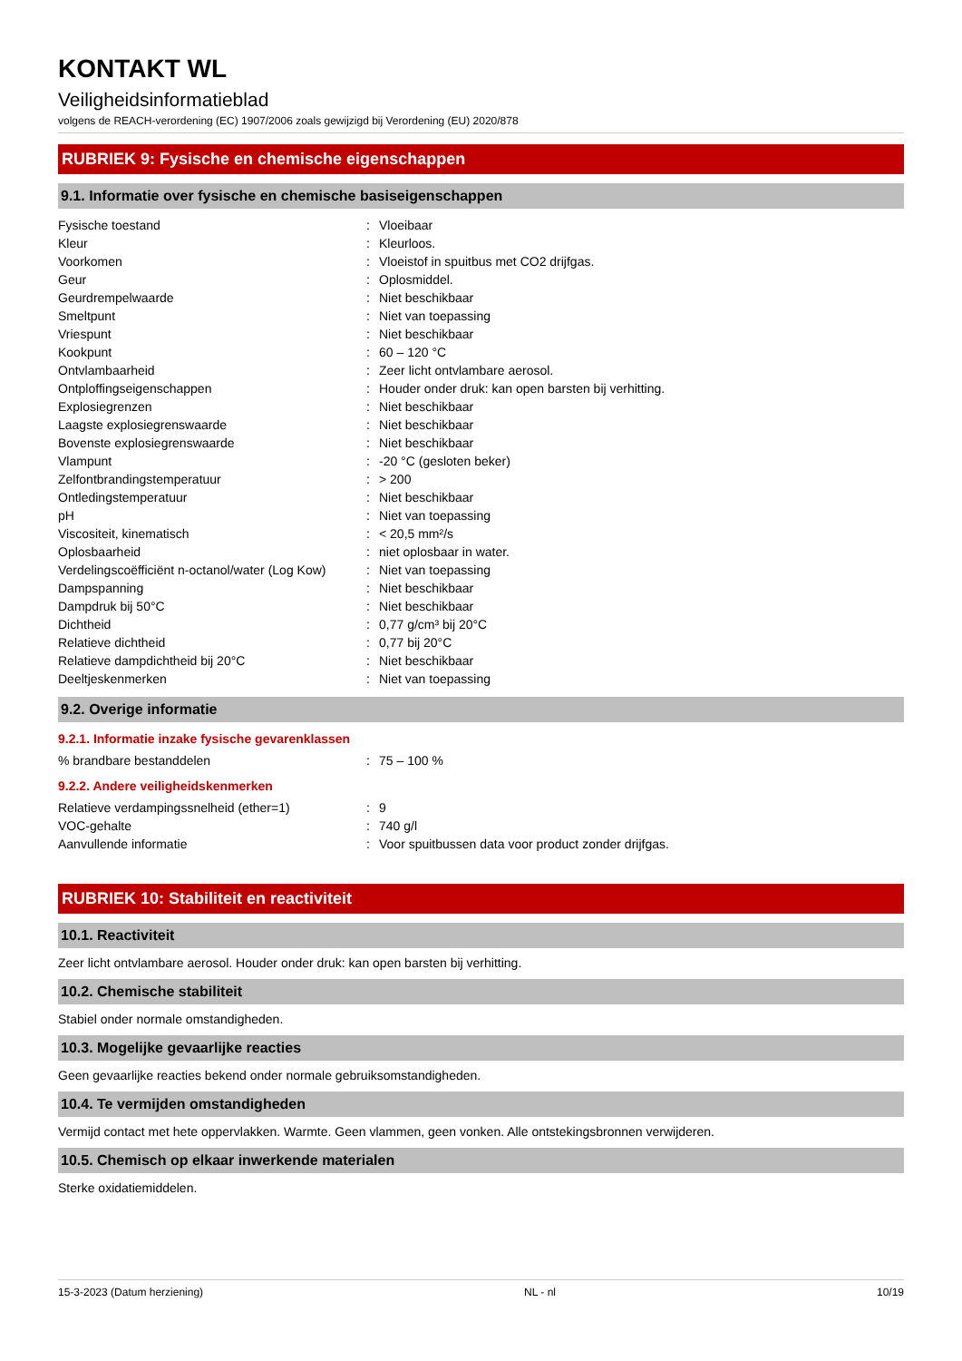KONTAKT WL
Veiligheidsinformatieblad
volgens de REACH-verordening (EC) 1907/2006 zoals gewijzigd bij Verordening (EU) 2020/878
RUBRIEK 9: Fysische en chemische eigenschappen
9.1. Informatie over fysische en chemische basiseigenschappen
| Fysische toestand | : | Vloeibaar |
| Kleur | : | Kleurloos. |
| Voorkomen | : | Vloeistof in spuitbus met CO2 drijfgas. |
| Geur | : | Oplosmiddel. |
| Geurdrempelwaarde | : | Niet beschikbaar |
| Smeltpunt | : | Niet van toepassing |
| Vriespunt | : | Niet beschikbaar |
| Kookpunt | : | 60 – 120 °C |
| Ontvlambaarheid | : | Zeer licht ontvlambare aerosol. |
| Ontploffingseigenschappen | : | Houder onder druk: kan open barsten bij verhitting. |
| Explosiegrenzen | : | Niet beschikbaar |
| Laagste explosiegrenswaarde | : | Niet beschikbaar |
| Bovenste explosiegrenswaarde | : | Niet beschikbaar |
| Vlampunt | : | -20 °C (gesloten beker) |
| Zelfontbrandingstemperatuur | : | > 200 |
| Ontledingstemperatuur | : | Niet beschikbaar |
| pH | : | Niet van toepassing |
| Viscositeit, kinematisch | : | < 20,5 mm²/s |
| Oplosbaarheid | : | niet oplosbaar in water. |
| Verdelingscoëfficiënt n-octanol/water (Log Kow) | : | Niet van toepassing |
| Dampspanning | : | Niet beschikbaar |
| Dampdruk bij 50°C | : | Niet beschikbaar |
| Dichtheid | : | 0,77 g/cm³ bij 20°C |
| Relatieve dichtheid | : | 0,77 bij 20°C |
| Relatieve dampdichtheid bij 20°C | : | Niet beschikbaar |
| Deeltjeskenmerken | : | Niet van toepassing |
9.2. Overige informatie
9.2.1. Informatie inzake fysische gevarenklassen
| % brandbare bestanddelen | : | 75 – 100 % |
9.2.2. Andere veiligheidskenmerken
| Relatieve verdampingssnelheid (ether=1) | : | 9 |
| VOC-gehalte | : | 740 g/l |
| Aanvullende informatie | : | Voor spuitbussen data voor product zonder drijfgas. |
RUBRIEK 10: Stabiliteit en reactiviteit
10.1. Reactiviteit
Zeer licht ontvlambare aerosol. Houder onder druk: kan open barsten bij verhitting.
10.2. Chemische stabiliteit
Stabiel onder normale omstandigheden.
10.3. Mogelijke gevaarlijke reacties
Geen gevaarlijke reacties bekend onder normale gebruiksomstandigheden.
10.4. Te vermijden omstandigheden
Vermijd contact met hete oppervlakken. Warmte. Geen vlammen, geen vonken. Alle ontstekingsbronnen verwijderen.
10.5. Chemisch op elkaar inwerkende materialen
Sterke oxidatiemiddelen.
15-3-2023 (Datum herziening) NL - nl 10/19